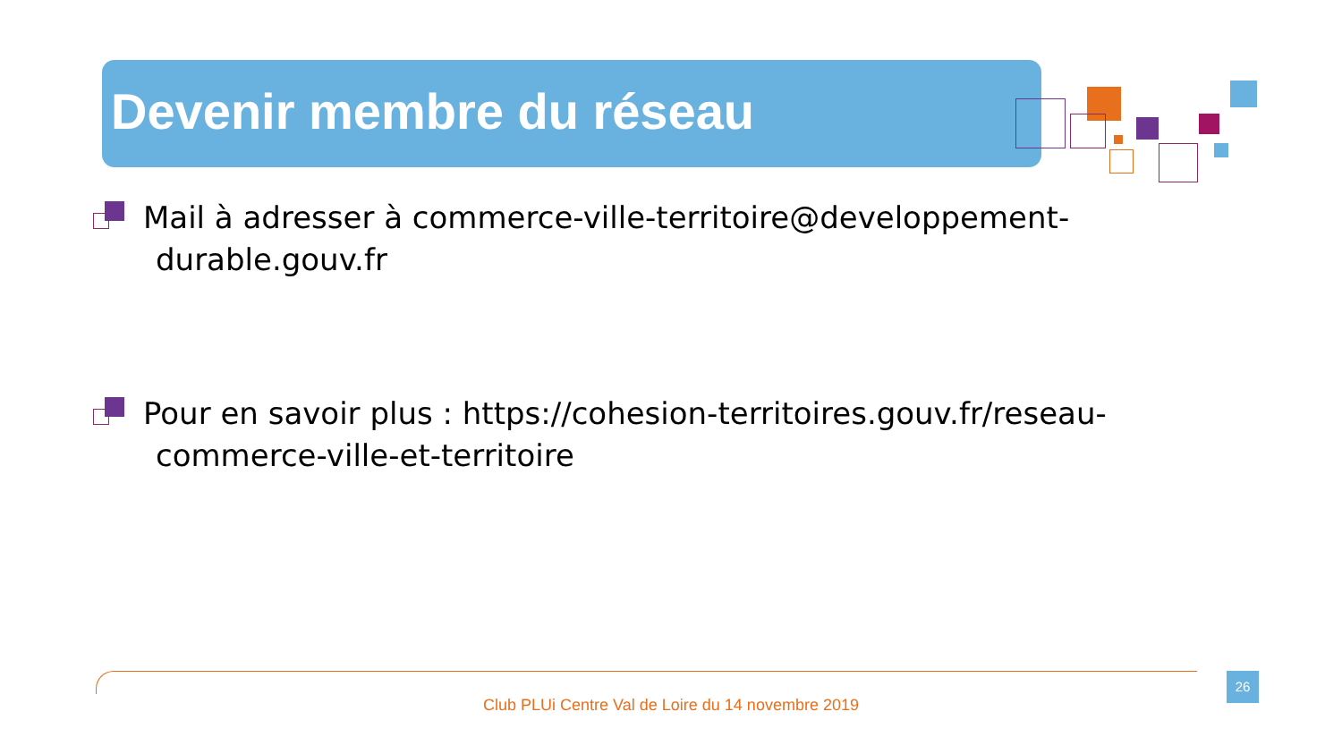Devenir membre du réseau
Mail à adresser à commerce-ville-territoire@developpement-durable.gouv.fr
Pour en savoir plus : https://cohesion-territoires.gouv.fr/reseau-commerce-ville-et-territoire
Club PLUi Centre Val de Loire du 14 novembre 2019
26